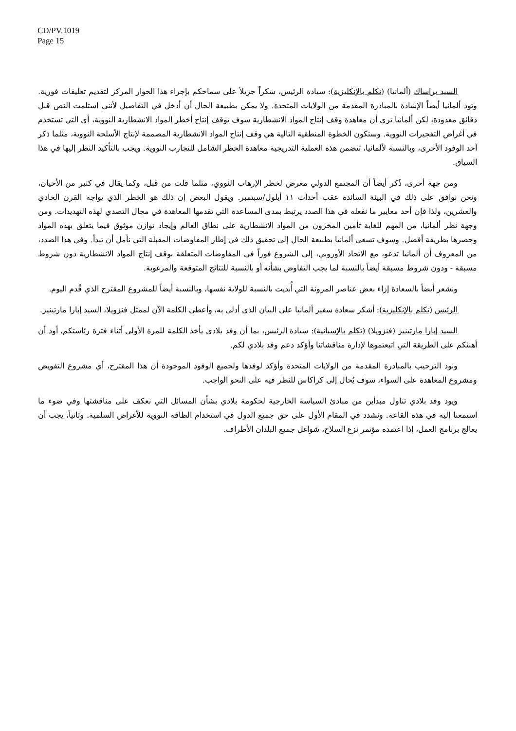CD/PV.1019
Page 15
السيد براساك (ألمانيا) (تكلم بالإنكليزية): سيادة الرئيس، شكراً جزيلاً على سماحكم بإجراء هذا الحوار المركز لتقديم تعليقات فورية. وتود ألمانيا أيضاً الإشادة بالمبادرة المقدمة من الولايات المتحدة. ولا يمكن بطبيعة الحال أن أدخل في التفاصيل لأنني استلمت النص قبل دقائق معدودة، لكن ألمانيا ترى أن معاهدة وقف إنتاج المواد الانشطارية سوف توقف إنتاج أخطر المواد الانشطارية النووية، أي التي تستخدم في أغراض التفجيرات النووية. وستكون الخطوة المنطقية التالية هي وقف إنتاج المواد الانشطارية المصممة لإنتاج الأسلحة النووية، مثلما ذكر أحد الوفود الأخرى، وبالنسبة لألمانيا، تتضمن هذه العملية التدريجية معاهدة الحظر الشامل للتجارب النووية. ويجب بالتأكيد النظر إليها في هذا السياق.
ومن جهة أخرى، ذُكر أيضاً أن المجتمع الدولي معرض لخطر الإرهاب النووي، مثلما قلت من قبل، وكما يقال في كثير من الأحيان، ونحن نوافق على ذلك في البيئة السائدة عقب أحداث ١١ أيلول/سبتمبر. ويقول البعض إن ذلك هو الخطر الذي يواجه القرن الحادي والعشرين، ولذا فإن أحد معايير ما نفعله في هذا الصدد يرتبط بمدى المساعدة التي تقدمها المعاهدة في مجال التصدي لهذه التهديدات. ومن وجهة نظر ألمانيا، من المهم للغاية تأمين المخزون من المواد الانشطارية على نطاق العالم وإيجاد توازن موثوق فيما يتعلق بهذه المواد وحصرها بطريقة أفضل. وسوف تسعى ألمانيا بطبيعة الحال إلى تحقيق ذلك في إطار المفاوضات المقبلة التي نأمل أن تبدأ. وفي هذا الصدد، من المعروف أن ألمانيا تدعو، مع الاتحاد الأوروبي، إلى الشروع فوراً في المفاوضات المتعلقة بوقف إنتاج المواد الانشطارية دون شروط مسبقة - ودون شروط مسبقة أيضاً بالنسبة لما يجب التفاوض بشأنه أو بالنسبة للنتائج المتوقعة والمرغوبة.
ونشعر أيضاً بالسعادة إزاء بعض عناصر المرونة التي أُبديت بالنسبة للولاية نفسها، وبالنسبة أيضاً للمشروع المقترح الذي قُدم اليوم.
الرئيس (تكلم بالإنكليزية): أشكر سعادة سفير ألمانيا على البيان الذي أدلى به، وأعطي الكلمة الآن لممثل فنزويلا، السيد إبارا مارتينيز.
السيد إبارا مارتينيز (فنزويلا) (تكلم بالإسبانية): سيادة الرئيس، بما أن وفد بلادي يأخذ الكلمة للمرة الأولى أثناء فترة رئاستكم، أود أن أهنئكم على الطريقة التي اتبعتموها لإدارة مناقشاتنا وأؤكد دعم وفد بلادي لكم.
ونود الترحيب بالمبادرة المقدمة من الولايات المتحدة وأؤكد لوفدها ولجميع الوفود الموجودة أن هذا المقترح، أي مشروع التفويض ومشروع المعاهدة على السواء، سوف يُحال إلى كراكاس للنظر فيه على النحو الواجب.
ويود وفد بلادي تناول مبدأين من مبادئ السياسة الخارجية لحكومة بلادي بشأن المسائل التي نعكف على مناقشتها وفي ضوء ما استمعنا إليه في هذه القاعة. ونشدد في المقام الأول على حق جميع الدول في استخدام الطاقة النووية للأغراض السلمية. وثانياً، يجب أن يعالج برنامج العمل، إذا اعتمده مؤتمر نزع السلاح، شواغل جميع البلدان الأطراف.